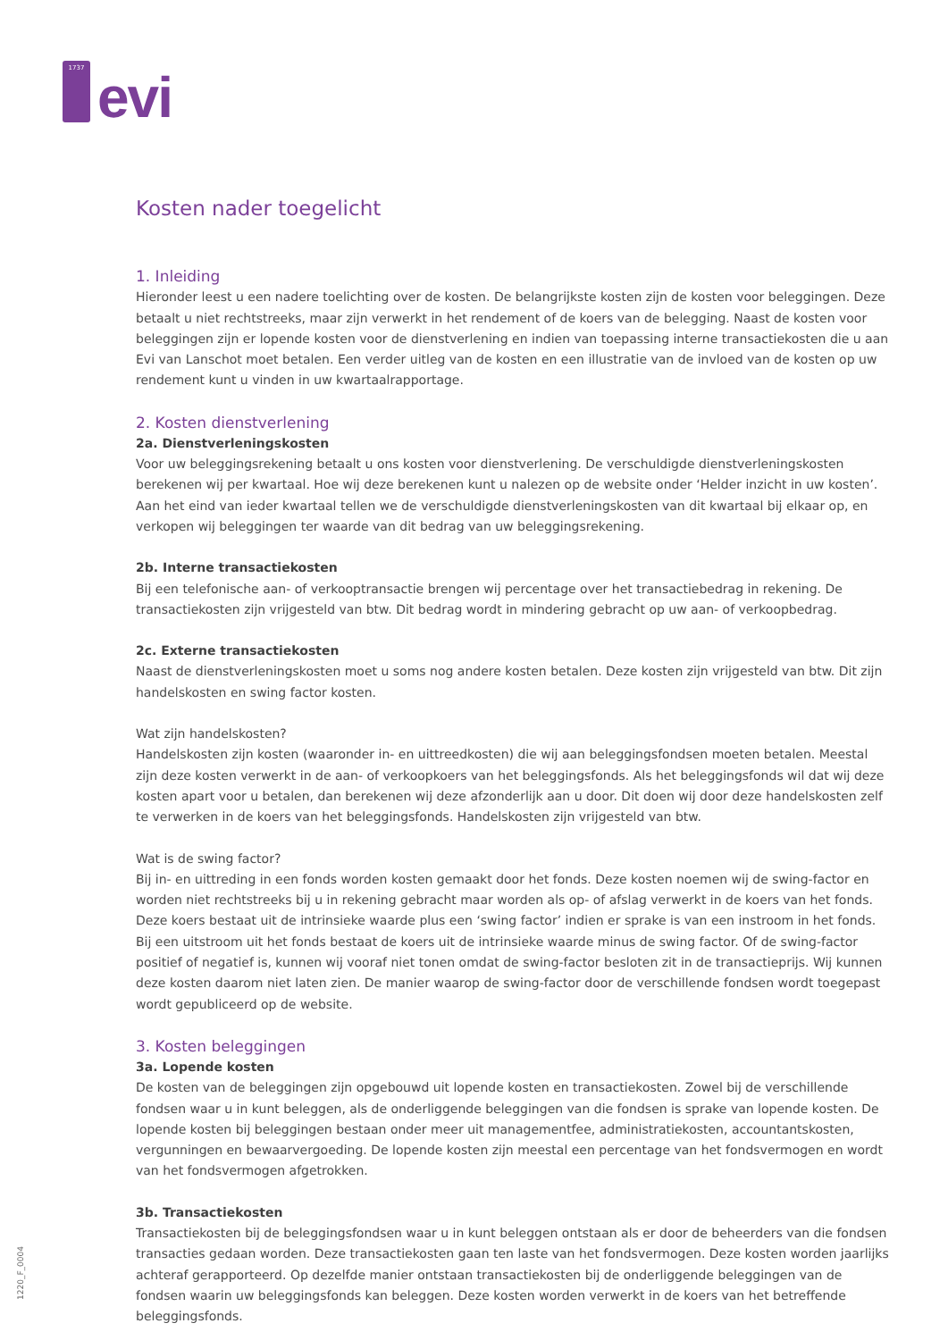1737
evi
Kosten nader toegelicht
1. Inleiding
Hieronder leest u een nadere toelichting over de kosten. De belangrijkste kosten zijn de kosten voor beleggingen. Deze betaalt u niet rechtstreeks, maar zijn verwerkt in het rendement of de koers van de belegging. Naast de kosten voor beleggingen zijn er lopende kosten voor de dienstverlening en indien van toepassing interne transactiekosten die u aan Evi van Lanschot moet betalen. Een verder uitleg van de kosten en een illustratie van de invloed van de kosten op uw rendement kunt u vinden in uw kwartaalrapportage.
2. Kosten dienstverlening
2a. Dienstverleningskosten
Voor uw beleggingsrekening betaalt u ons kosten voor dienstverlening. De verschuldigde dienstverleningskosten berekenen wij per kwartaal. Hoe wij deze berekenen kunt u nalezen op de website onder ‘Helder inzicht in uw kosten’. Aan het eind van ieder kwartaal tellen we de verschuldigde dienstverleningskosten van dit kwartaal bij elkaar op, en verkopen wij beleggingen ter waarde van dit bedrag van uw beleggingsrekening.
2b. Interne transactiekosten
Bij een telefonische aan- of verkooptransactie brengen wij percentage over het transactiebedrag in rekening. De transactiekosten zijn vrijgesteld van btw. Dit bedrag wordt in mindering gebracht op uw aan- of verkoopbedrag.
2c. Externe transactiekosten
Naast de dienstverleningskosten moet u soms nog andere kosten betalen. Deze kosten zijn vrijgesteld van btw. Dit zijn handelskosten en swing factor kosten.
Wat zijn handelskosten?
Handelskosten zijn kosten (waaronder in- en uittreedkosten) die wij aan beleggingsfondsen moeten betalen. Meestal zijn deze kosten verwerkt in de aan- of verkoopkoers van het beleggingsfonds. Als het beleggingsfonds wil dat wij deze kosten apart voor u betalen, dan berekenen wij deze afzonderlijk aan u door. Dit doen wij door deze handelskosten zelf te verwerken in de koers van het beleggingsfonds. Handelskosten zijn vrijgesteld van btw.
Wat is de swing factor?
Bij in- en uittreding in een fonds worden kosten gemaakt door het fonds. Deze kosten noemen wij de swing-factor en worden niet rechtstreeks bij u in rekening gebracht maar worden als op- of afslag verwerkt in de koers van het fonds. Deze koers bestaat uit de intrinsieke waarde plus een ‘swing factor’ indien er sprake is van een instroom in het fonds. Bij een uitstroom uit het fonds bestaat de koers uit de intrinsieke waarde minus de swing factor. Of de swing-factor positief of negatief is, kunnen wij vooraf niet tonen omdat de swing-factor besloten zit in de transactieprijs. Wij kunnen deze kosten daarom niet laten zien. De manier waarop de swing-factor door de verschillende fondsen wordt toegepast wordt gepubliceerd op de website.
3. Kosten beleggingen
3a. Lopende kosten
De kosten van de beleggingen zijn opgebouwd uit lopende kosten en transactiekosten. Zowel bij de verschillende fondsen waar u in kunt beleggen, als de onderliggende beleggingen van die fondsen is sprake van lopende kosten. De lopende kosten bij beleggingen bestaan onder meer uit managementfee, administratiekosten, accountantskosten, vergunningen en bewaarvergoeding. De lopende kosten zijn meestal een percentage van het fondsvermogen en wordt van het fondsvermogen afgetrokken.
3b. Transactiekosten
Transactiekosten bij de beleggingsfondsen waar u in kunt beleggen ontstaan als er door de beheerders van die fondsen transacties gedaan worden. Deze transactiekosten gaan ten laste van het fondsvermogen. Deze kosten worden jaarlijks achteraf gerapporteerd. Op dezelfde manier ontstaan transactiekosten bij de onderliggende beleggingen van de fondsen waarin uw beleggingsfonds kan beleggen. Deze kosten worden verwerkt in de koers van het betreffende beleggingsfonds.
1220_F_0004